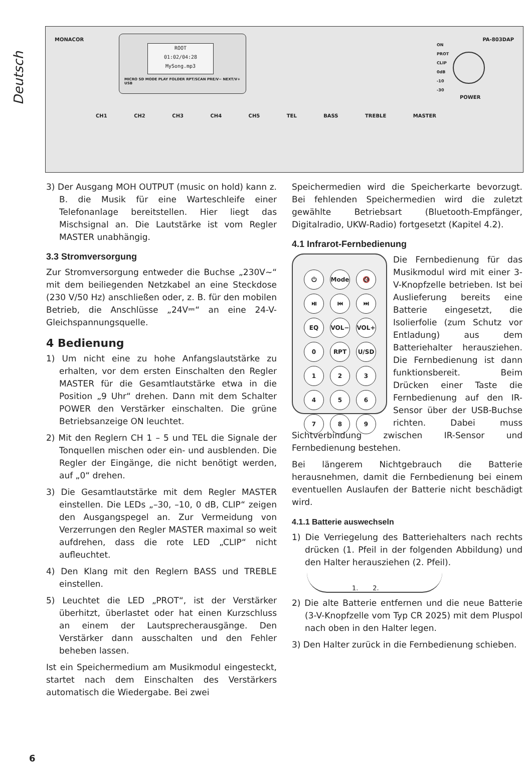Deutsch
MONACOR PA-803DAP
ROOT
01:02/04:28
MySong.mp3
MICRO SD MODE PLAY FOLDER RPT/SCAN PRE/V− NEXT/V+ USB
ON
PROT
CLIP
0dB
-10
-30
POWER
CH1 CH2 CH3 CH4 CH5 TEL BASS TREBLE MASTER
3) Der Ausgang MOH OUTPUT (music on hold) kann z. B. die Musik für eine Warteschleife einer Telefonanlage bereitstellen. Hier liegt das Mischsignal an. Die Lautstärke ist vom Regler MASTER unabhängig.
3.3 Stromversorgung
Zur Stromversorgung entweder die Buchse „230V~“ mit dem beiliegenden Netzkabel an eine Steckdose (230 V/50 Hz) anschließen oder, z. B. für den mobilen Betrieb, die Anschlüsse „24V⎓“ an eine 24-V-Gleichspannungsquelle.
4 Bedienung
1) Um nicht eine zu hohe Anfangslautstärke zu erhalten, vor dem ersten Einschalten den Regler MASTER für die Gesamtlautstärke etwa in die Position „9 Uhr“ drehen. Dann mit dem Schalter POWER den Verstärker einschalten. Die grüne Betriebsanzeige ON leuchtet.
2) Mit den Reglern CH 1 – 5 und TEL die Signale der Tonquellen mischen oder ein- und ausblenden. Die Regler der Eingänge, die nicht benötigt werden, auf „0“ drehen.
3) Die Gesamtlautstärke mit dem Regler MASTER einstellen. Die LEDs „–30, –10, 0 dB, CLIP“ zeigen den Ausgangspegel an. Zur Vermeidung von Verzerrungen den Regler MASTER maximal so weit aufdrehen, dass die rote LED „CLIP“ nicht aufleuchtet.
4) Den Klang mit den Reglern BASS und TREBLE einstellen.
5) Leuchtet die LED „PROT“, ist der Verstärker überhitzt, überlastet oder hat einen Kurzschluss an einem der Lautsprecherausgänge. Den Verstärker dann ausschalten und den Fehler beheben lassen.
Ist ein Speichermedium am Musikmodul eingesteckt, startet nach dem Einschalten des Verstärkers automatisch die Wiedergabe. Bei zwei
Speichermedien wird die Speicherkarte bevorzugt. Bei fehlenden Speichermedien wird die zuletzt gewählte Betriebsart (Bluetooth-Empfänger, Digitalradio, UKW-Radio) fortgesetzt (Kapitel 4.2).
4.1 Infrarot-Fernbedienung
⏻ Mode 🔇 ⏯ ⏮ ⏭ EQ VOL− VOL+ 0 RPT U/SD 123456789
Die Fernbedienung für das Musikmodul wird mit einer 3-V-Knopfzelle betrieben. Ist bei Auslieferung bereits eine Batterie eingesetzt, die Isolierfolie (zum Schutz vor Entladung) aus dem Batteriehalter herausziehen. Die Fernbedienung ist dann funktionsbereit. Beim Drücken einer Taste die Fernbedienung auf den IR-Sensor über der USB-Buchse richten. Dabei muss Sichtverbindung zwischen IR-Sensor und Fernbedienung bestehen.
Bei längerem Nichtgebrauch die Batterie herausnehmen, damit die Fernbedienung bei einem eventuellen Auslaufen der Batterie nicht beschädigt wird.
4.1.1 Batterie auswechseln
1) Die Verriegelung des Batteriehalters nach rechts drücken (1. Pfeil in der folgenden Abbildung) und den Halter herausziehen (2. Pfeil).
1. 2.
2) Die alte Batterie entfernen und die neue Batterie (3-V-Knopfzelle vom Typ CR 2025) mit dem Pluspol nach oben in den Halter legen.
3) Den Halter zurück in die Fernbedienung schieben.
6